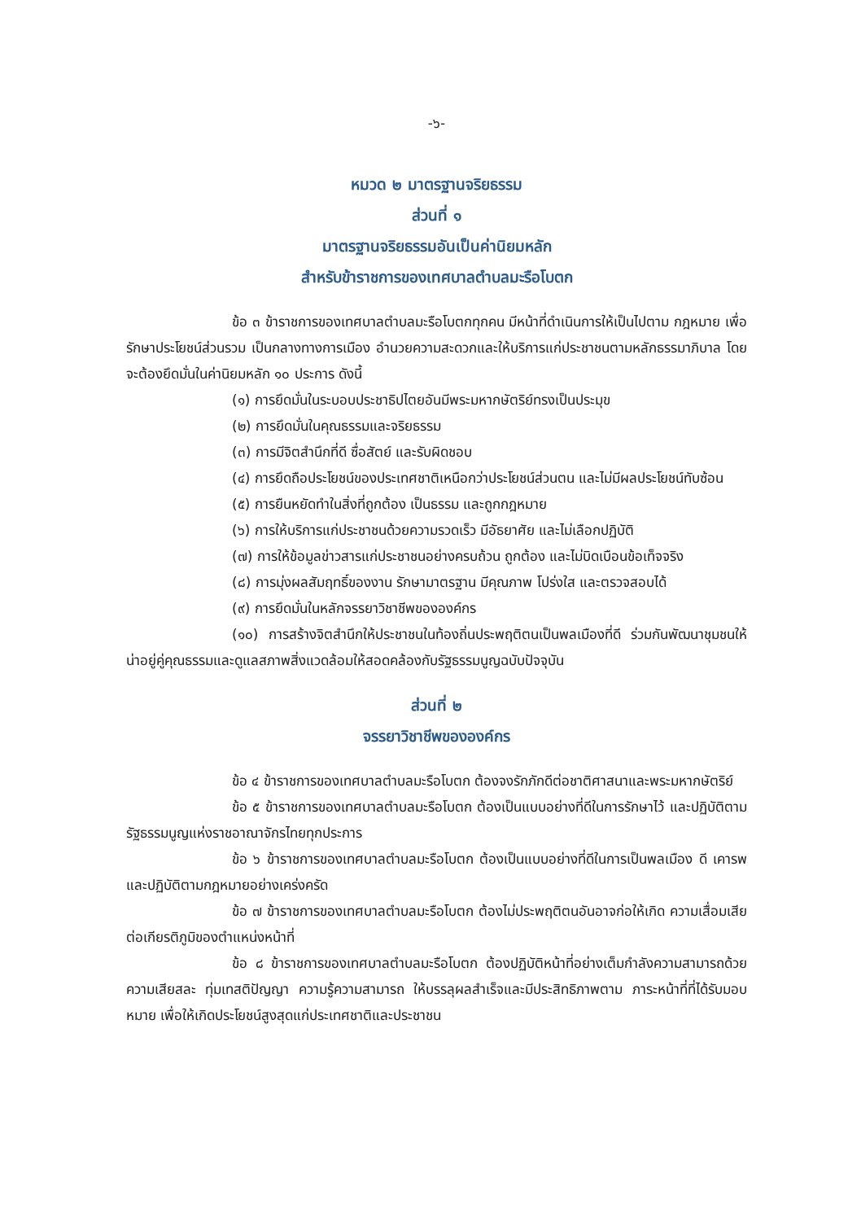-๖-
หมวด ๒ มาตรฐานจริยธรรม
ส่วนที่ ๑
มาตรฐานจริยธรรมอันเป็นค่านิยมหลัก
สำหรับข้าราชการของเทศบาลตำบลมะรือโบตก
ข้อ ๓ ข้าราชการของเทศบาลตำบลมะรือโบตกทุกคน มีหน้าที่ดำเนินการให้เป็นไปตาม กฎหมาย เพื่อรักษาประโยชน์ส่วนรวม เป็นกลางทางการเมือง อำนวยความสะดวกและให้บริการแก่ประชาชนตามหลักธรรมาภิบาล โดยจะต้องยึดมั่นในค่านิยมหลัก ๑๐ ประการ ดังนี้
(๑) การยึดมั่นในระบอบประชาธิปไตยอันมีพระมหากษัตริย์ทรงเป็นประมุข
(๒) การยึดมั่นในคุณธรรมและจริยธรรม
(๓) การมีจิตสำนึกที่ดี ซื่อสัตย์ และรับผิดชอบ
(๔) การยึดถือประโยชน์ของประเทศชาติเหนือกว่าประโยชน์ส่วนตน และไม่มีผลประโยชน์ทับซ้อน
(๕) การยืนหยัดทำในสิ่งที่ถูกต้อง เป็นธรรม และถูกกฎหมาย
(๖) การให้บริการแก่ประชาชนด้วยความรวดเร็ว มีอัธยาศัย และไม่เลือกปฏิบัติ
(๗) การให้ข้อมูลข่าวสารแก่ประชาชนอย่างครบถ้วน ถูกต้อง และไม่บิดเบือนข้อเท็จจริง
(๘) การมุ่งผลสัมฤทธิ์ของงาน รักษามาตรฐาน มีคุณภาพ โปร่งใส และตรวจสอบได้
(๙) การยึดมั่นในหลักจรรยาวิชาชีพขององค์กร
(๑๐) การสร้างจิตสำนึกให้ประชาชนในท้องถิ่นประพฤติตนเป็นพลเมืองที่ดี ร่วมกันพัฒนาชุมชนให้น่าอยู่คู่คุณธรรมและดูแลสภาพสิ่งแวดล้อมให้สอดคล้องกับรัฐธรรมนูญฉบับปัจจุบัน
ส่วนที่ ๒
จรรยาวิชาชีพขององค์กร
ข้อ ๔ ข้าราชการของเทศบาลตำบลมะรือโบตก ต้องจงรักภักดีต่อชาติศาสนาและพระมหากษัตริย์
ข้อ ๕ ข้าราชการของเทศบาลตำบลมะรือโบตก ต้องเป็นแบบอย่างที่ดีในการรักษาไว้ และปฏิบัติตามรัฐธรรมนูญแห่งราชอาณาจักรไทยทุกประการ
ข้อ ๖ ข้าราชการของเทศบาลตำบลมะรือโบตก ต้องเป็นแบบอย่างที่ดีในการเป็นพลเมือง ดี เคารพและปฏิบัติตามกฎหมายอย่างเคร่งครัด
ข้อ ๗ ข้าราชการของเทศบาลตำบลมะรือโบตก ต้องไม่ประพฤติตนอันอาจก่อให้เกิด ความเสื่อมเสียต่อเกียรติภูมิของตำแหน่งหน้าที่
ข้อ ๘ ข้าราชการของเทศบาลตำบลมะรือโบตก ต้องปฏิบัติหน้าที่อย่างเต็มกำลังความสามารถด้วยความเสียสละ ทุ่มเทสติปัญญา ความรู้ความสามารถ ให้บรรลุผลสำเร็จและมีประสิทธิภาพตาม ภาระหน้าที่ที่ได้รับมอบหมาย เพื่อให้เกิดประโยชน์สูงสุดแก่ประเทศชาติและประชาชน